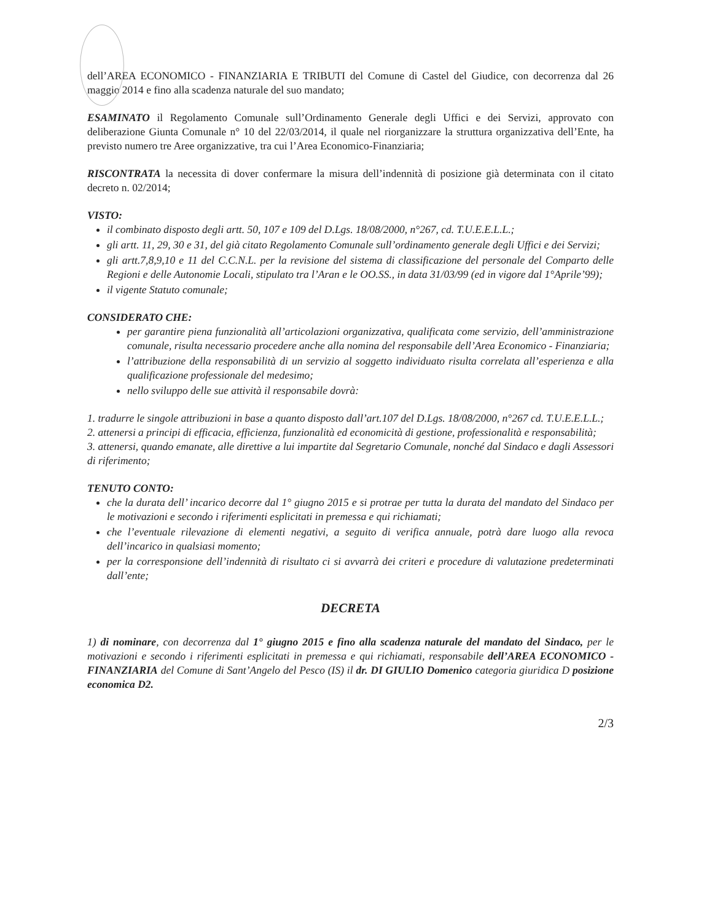dell’AREA ECONOMICO - FINANZIARIA E TRIBUTI del Comune di Castel del Giudice, con decorrenza dal 26 maggio 2014 e fino alla scadenza naturale del suo mandato;
ESAMINATO il Regolamento Comunale sull’Ordinamento Generale degli Uffici e dei Servizi, approvato con deliberazione Giunta Comunale n° 10 del 22/03/2014, il quale nel riorganizzare la struttura organizzativa dell’Ente, ha previsto numero tre Aree organizzative, tra cui l’Area Economico-Finanziaria;
RISCONTRATA la necessita di dover confermare la misura dell’indennità di posizione già determinata con il citato decreto n. 02/2014;
VISTO:
il combinato disposto degli artt. 50, 107 e 109 del D.Lgs. 18/08/2000, n°267, cd. T.U.E.E.L.L.;
gli artt. 11, 29, 30 e 31, del già citato Regolamento Comunale sull’ordinamento generale degli Uffici e dei Servizi;
gli artt.7,8,9,10 e 11 del C.C.N.L. per la revisione del sistema di classificazione del personale del Comparto delle Regioni e delle Autonomie Locali, stipulato tra l’Aran e le OO.SS., in data 31/03/99 (ed in vigore dal 1°Aprile’99);
il vigente Statuto comunale;
CONSIDERATO CHE:
per garantire piena funzionalità all’articolazioni organizzativa, qualificata come servizio, dell’amministrazione comunale, risulta necessario procedere anche alla nomina del responsabile dell’Area Economico - Finanziaria;
l’attribuzione della responsabilità di un servizio al soggetto individuato risulta correlata all’esperienza e alla qualificazione professionale del medesimo;
nello sviluppo delle sue attività il responsabile dovrà:
1. tradurre le singole attribuzioni in base a quanto disposto dall’art.107 del D.Lgs. 18/08/2000, n°267 cd. T.U.E.E.L.L.;
2. attenersi a principi di efficacia, efficienza, funzionalità ed economicità di gestione, professionalità e responsabilità;
3. attenersi, quando emanate, alle direttive a lui impartite dal Segretario Comunale, nonché dal Sindaco e dagli Assessori di riferimento;
TENUTO CONTO:
che la durata dell’ incarico decorre dal 1° giugno 2015 e si protrae per tutta la durata del mandato del Sindaco per le motivazioni e secondo i riferimenti esplicitati in premessa e qui richiamati;
che l’eventuale rilevazione di elementi negativi, a seguito di verifica annuale, potrà dare luogo alla revoca dell’incarico in qualsiasi momento;
per la corresponsione dell’indennità di risultato ci si avvarrà dei criteri e procedure di valutazione predeterminati dall’ente;
DECRETA
1) di nominare, con decorrenza dal 1° giugno 2015 e fino alla scadenza naturale del mandato del Sindaco, per le motivazioni e secondo i riferimenti esplicitati in premessa e qui richiamati, responsabile dell’AREA ECONOMICO - FINANZIARIA del Comune di Sant’Angelo del Pesco (IS) il dr. DI GIULIO Domenico categoria giuridica D posizione economica D2.
2/3